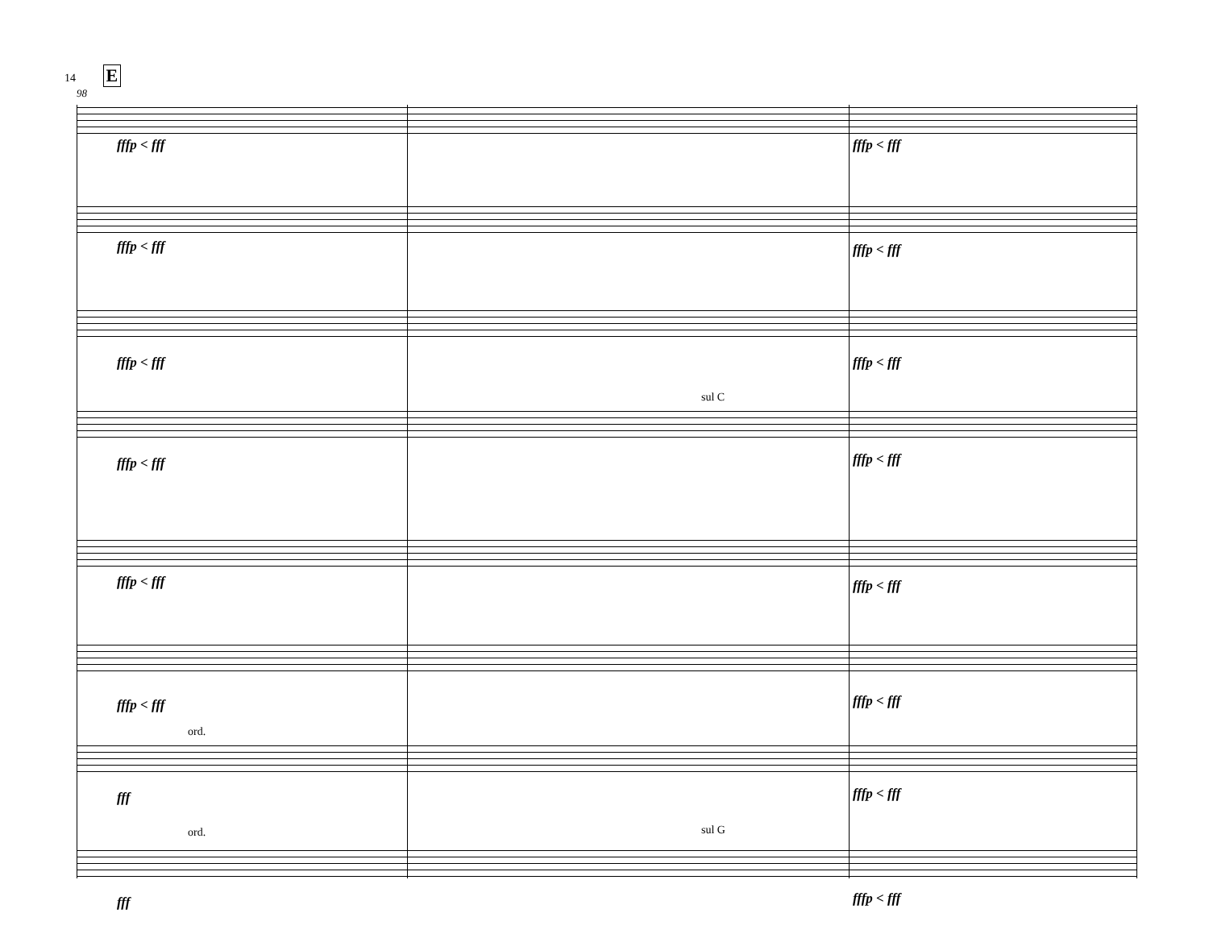14 E
98
fffp < fff fffp < fff
fffp < fff fffp < fff
fffp < fff fffp < fff
sul C
fffp < fff fffp < fff
fffp < fff fffp < fff
fffp < fff fffp < fff
ord.
fff fffp < fff
ord. sul G
fff fffp < fff